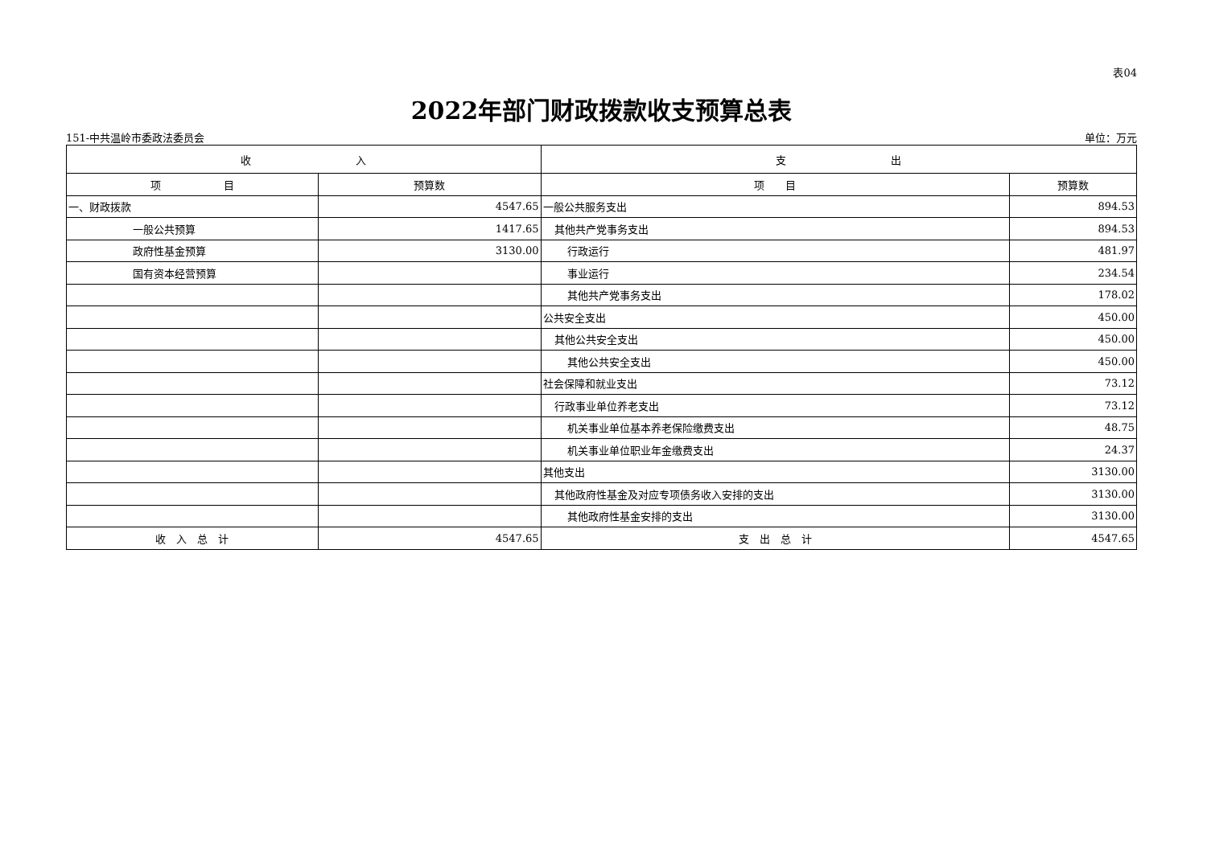表04
2022年部门财政拨款收支预算总表
151-中共温岭市委政法委员会 单位：万元
| 收 入 | | 支 出 | |
| --- | --- | --- | --- |
| 项 目 | 预算数 | 项 目 | 预算数 |
| 一、财政拨款 | 4547.65 | 一般公共服务支出 | 894.53 |
| 一般公共预算 | 1417.65 | 其他共产党事务支出 | 894.53 |
| 政府性基金预算 | 3130.00 | 行政运行 | 481.97 |
| 国有资本经营预算 | | 事业运行 | 234.54 |
| | | 其他共产党事务支出 | 178.02 |
| | | 公共安全支出 | 450.00 |
| | | 其他公共安全支出 | 450.00 |
| | | 其他公共安全支出 | 450.00 |
| | | 社会保障和就业支出 | 73.12 |
| | | 行政事业单位养老支出 | 73.12 |
| | | 机关事业单位基本养老保险缴费支出 | 48.75 |
| | | 机关事业单位职业年金缴费支出 | 24.37 |
| | | 其他支出 | 3130.00 |
| | | 其他政府性基金及对应专项债务收入安排的支出 | 3130.00 |
| | | 其他政府性基金安排的支出 | 3130.00 |
| 收 入 总 计 | 4547.65 | 支 出 总 计 | 4547.65 |